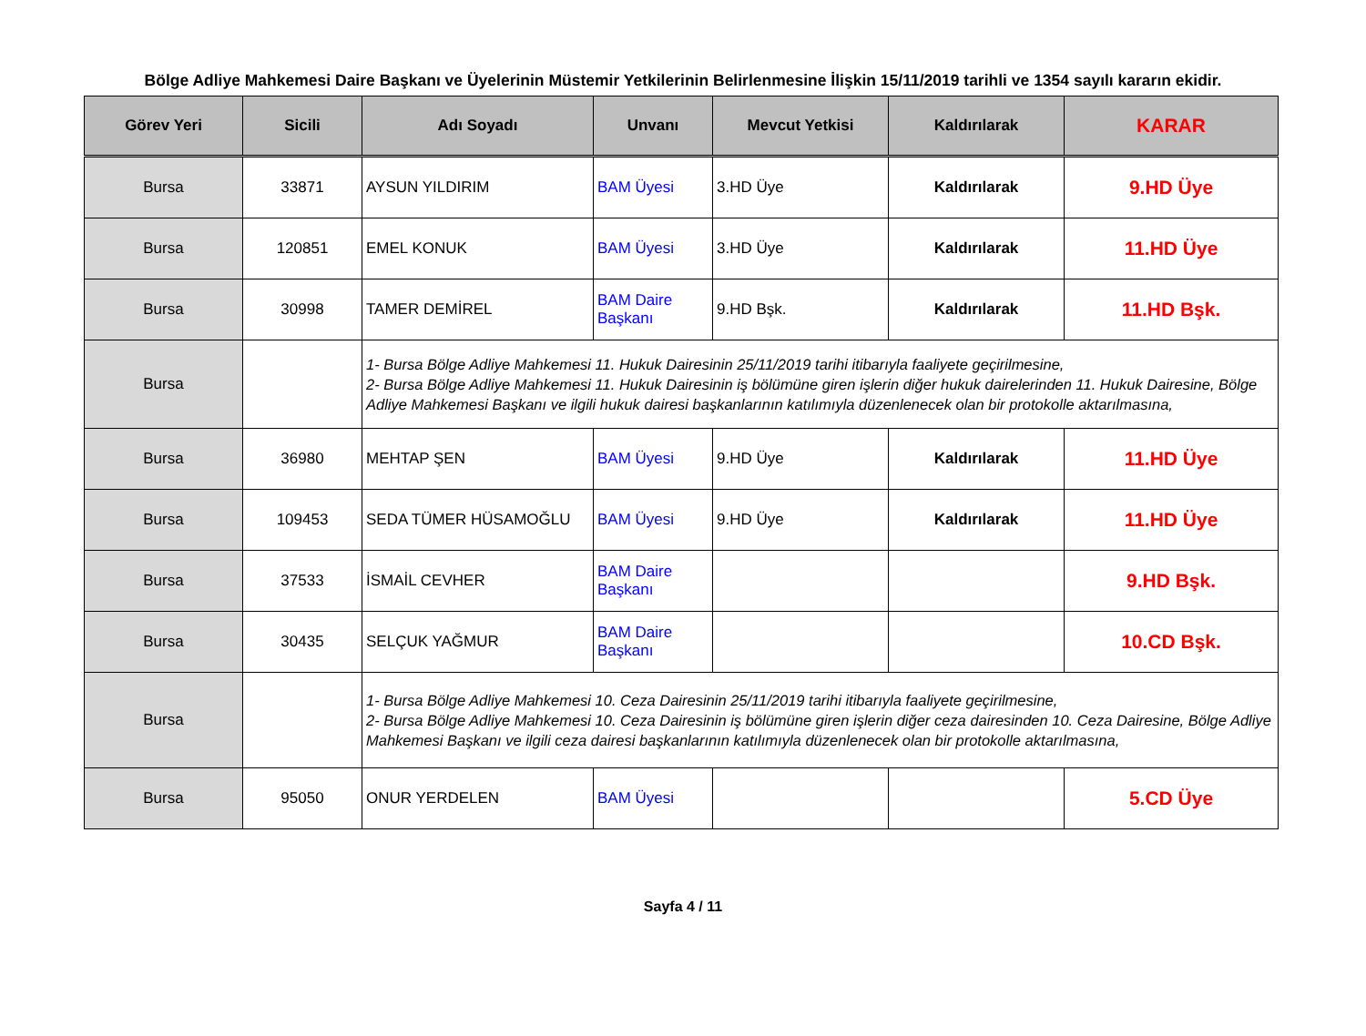Bölge Adliye Mahkemesi Daire Başkanı ve Üyelerinin Müstemir Yetkilerinin Belirlenmesine İlişkin 15/11/2019 tarihli ve 1354 sayılı kararın ekidir.
| Görev Yeri | Sicili | Adı Soyadı | Unvanı | Mevcut Yetkisi | Kaldırılarak | KARAR |
| --- | --- | --- | --- | --- | --- | --- |
| Bursa | 33871 | AYSUN YILDIRIM | BAM Üyesi | 3.HD Üye | Kaldırılarak | 9.HD Üye |
| Bursa | 120851 | EMEL KONUK | BAM Üyesi | 3.HD Üye | Kaldırılarak | 11.HD Üye |
| Bursa | 30998 | TAMER DEMİREL | BAM Daire Başkanı | 9.HD Bşk. | Kaldırılarak | 11.HD Bşk. |
| Bursa | | 1- Bursa Bölge Adliye Mahkemesi 11. Hukuk Dairesinin 25/11/2019 tarihi itibarıyla faaliyete geçirilmesine, 2- Bursa Bölge Adliye Mahkemesi 11. Hukuk Dairesinin iş bölümüne giren işlerin diğer hukuk dairelerinden 11. Hukuk Dairesine, Bölge Adliye Mahkemesi Başkanı ve ilgili hukuk dairesi başkanlarının katılımıyla düzenlenecek olan bir protokolle aktarılmasına, | | | | |
| Bursa | 36980 | MEHTAP ŞEN | BAM Üyesi | 9.HD Üye | Kaldırılarak | 11.HD Üye |
| Bursa | 109453 | SEDA TÜMER HÜSAMOĞLU | BAM Üyesi | 9.HD Üye | Kaldırılarak | 11.HD Üye |
| Bursa | 37533 | İSMAİL CEVHER | BAM Daire Başkanı | | | 9.HD Bşk. |
| Bursa | 30435 | SELÇUK YAĞMUR | BAM Daire Başkanı | | | 10.CD Bşk. |
| Bursa | | 1- Bursa Bölge Adliye Mahkemesi 10. Ceza Dairesinin 25/11/2019 tarihi itibarıyla faaliyete geçirilmesine, 2- Bursa Bölge Adliye Mahkemesi 10. Ceza Dairesinin iş bölümüne giren işlerin diğer ceza dairesinden 10. Ceza Dairesine, Bölge Adliye Mahkemesi Başkanı ve ilgili ceza dairesi başkanlarının katılımıyla düzenlenecek olan bir protokolle aktarılmasına, | | | | |
| Bursa | 95050 | ONUR YERDELEN | BAM Üyesi | | | 5.CD Üye |
Sayfa 4 / 11